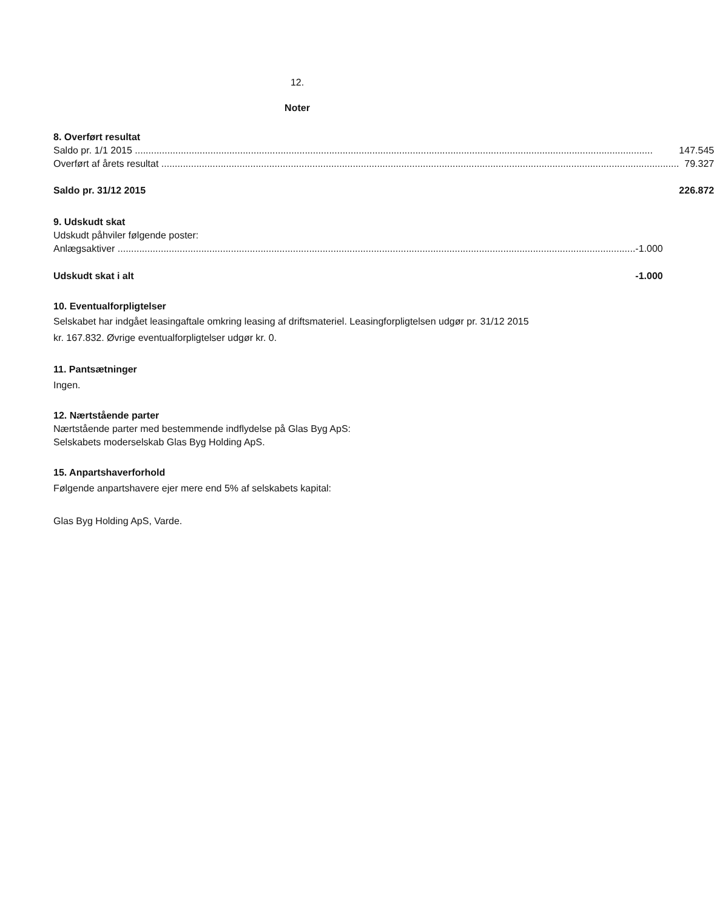12.
Noter
8. Overført resultat
| Saldo pr. 1/1 2015 | 147.545 |
| Overført af årets resultat | 79.327 |
| Saldo pr. 31/12 2015 | 226.872 |
9. Udskudt skat
Udskudt påhviler følgende poster:
| Anlægsaktiver | -1.000 |
| Udskudt skat i alt | -1.000 |
10. Eventualforpligtelser
Selskabet har indgået leasingaftale omkring leasing af driftsmateriel. Leasingforpligtelsen udgør pr. 31/12 2015 kr. 167.832. Øvrige eventualforpligtelser udgør kr. 0.
11. Pantsætninger
Ingen.
12. Nærtstående parter
Nærtstående parter med bestemmende indflydelse på Glas Byg ApS:
Selskabets moderselskab Glas Byg Holding ApS.
15. Anpartshaverforhold
Følgende anpartshavere ejer mere end 5% af selskabets kapital:
Glas Byg Holding ApS, Varde.